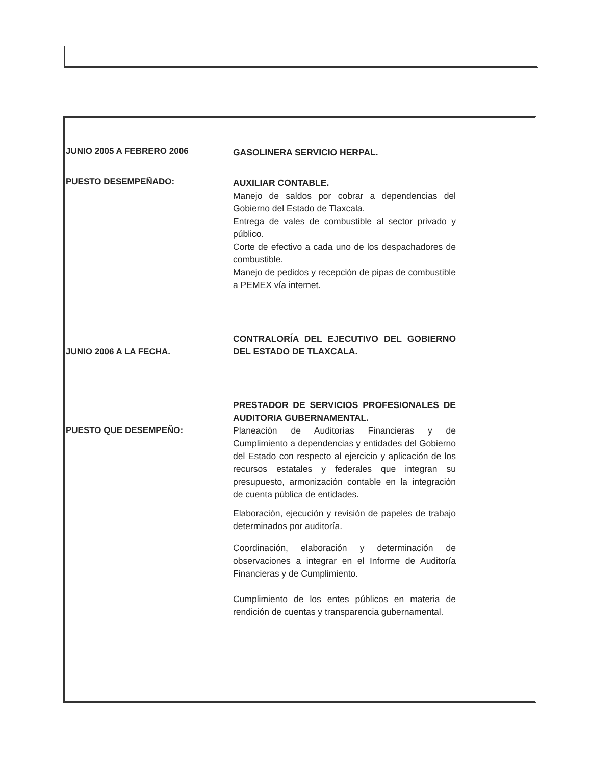JUNIO 2005 A FEBRERO 2006
GASOLINERA SERVICIO HERPAL.
PUESTO DESEMPEÑADO:
AUXILIAR CONTABLE.
Manejo de saldos por cobrar a dependencias del Gobierno del Estado de Tlaxcala.
Entrega de vales de combustible al sector privado y público.
Corte de efectivo a cada uno de los despachadores de combustible.
Manejo de pedidos y recepción de pipas de combustible a PEMEX vía internet.
JUNIO 2006 A LA FECHA.
CONTRALORÍA DEL EJECUTIVO DEL GOBIERNO DEL ESTADO DE TLAXCALA.
PUESTO QUE DESEMPEÑO:
PRESTADOR DE SERVICIOS PROFESIONALES DE AUDITORIA GUBERNAMENTAL.
Planeación de Auditorías Financieras y de Cumplimiento a dependencias y entidades del Gobierno del Estado con respecto al ejercicio y aplicación de los recursos estatales y federales que integran su presupuesto, armonización contable en la integración de cuenta pública de entidades.
Elaboración, ejecución y revisión de papeles de trabajo determinados por auditoría.
Coordinación, elaboración y determinación de observaciones a integrar en el Informe de Auditoría Financieras y de Cumplimiento.
Cumplimiento de los entes públicos en materia de rendición de cuentas y transparencia gubernamental.